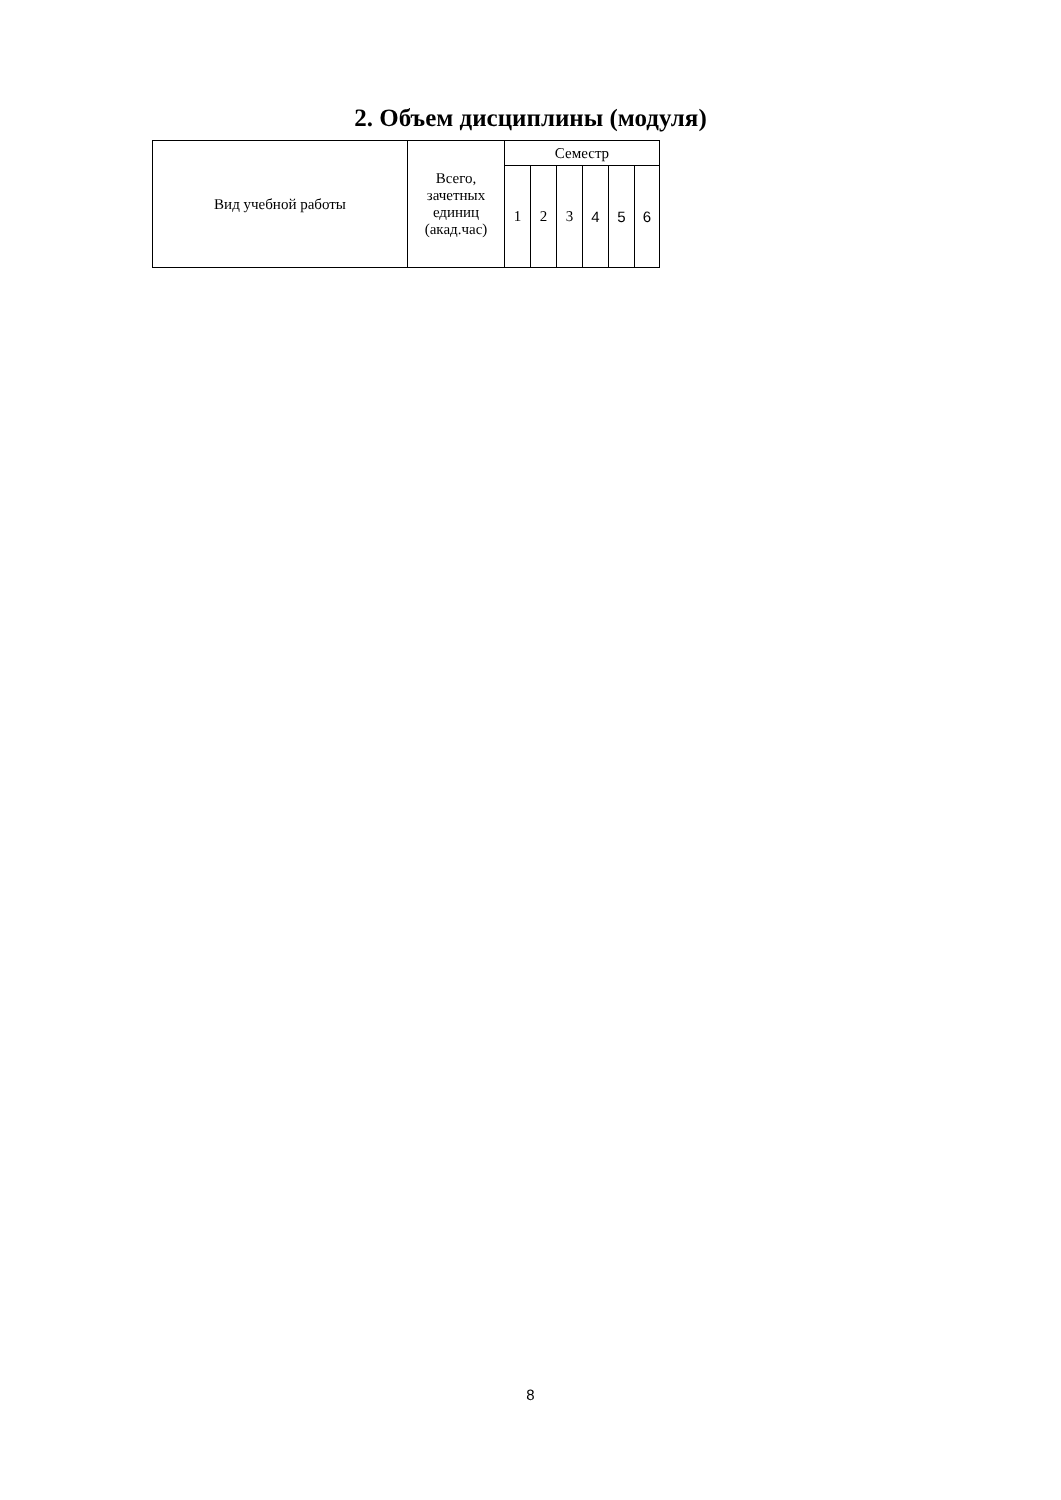2. Объем дисциплины (модуля)
| Вид учебной работы | Всего, зачетных единиц (акад.час) | Семестр | | | | | |
| --- | --- | --- | --- | --- | --- | --- | --- |
| | | 1 | 2 | 3 | 4 | 5 | 6 |
8